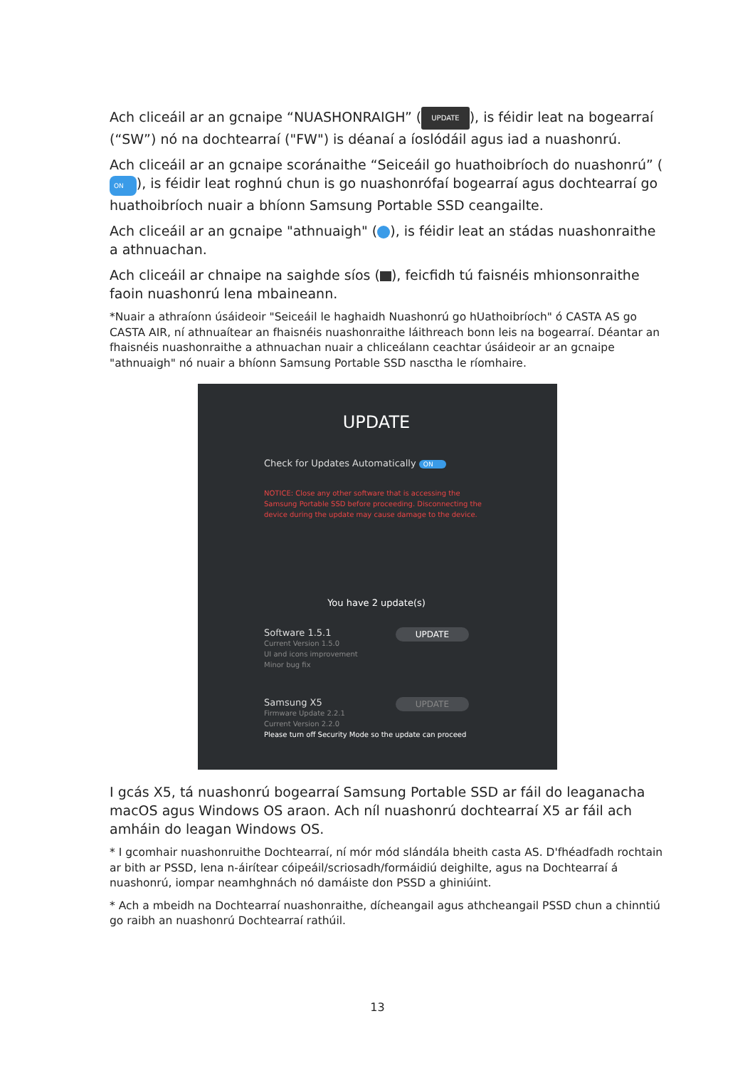Ach cliceáil ar an gcnaipe “NUASHONRAIGH” (UPDATE), is féidir leat na bogearraí (“SW”) nó na dochtearraí ("FW") is déanaí a íoslódáil agus iad a nuashonrú.
Ach cliceáil ar an gcnaipe scoránaithe “Seiceáil go huathoibríoch do nuashonrú” (ON), is féidir leat roghnú chun is go nuashonrófaí bogearraí agus dochtearraí go huathoibríoch nuair a bhíonn Samsung Portable SSD ceangailte.
Ach cliceáil ar an gcnaipe "athnuaigh" ( ), is féidir leat an stádas nuashonraithe a athnuachan.
Ach cliceáil ar chnaipe na saighde síos ( ), feicfidh tú faisnéis mhionsonraithe faoin nuashonrú lena mbaineann.
*Nuair a athraíonn úsáideoir "Seiceáil le haghaidh Nuashonrú go hUathoibríoch" ó CASTA AS go CASTA AIR, ní athnuaítear an fhaisnéis nuashonraithe láithreach bonn leis na bogearraí. Déantar an fhaisnéis nuashonraithe a athnuachan nuair a chliceálann ceachtar úsáideoir ar an gcnaipe "athnuaigh" nó nuair a bhíonn Samsung Portable SSD nasctha le ríomhaire.
UPDATE
Check for Updates Automatically ON
NOTICE: Close any other software that is accessing the Samsung Portable SSD before proceeding. Disconnecting the device during the update may cause damage to the device.
You have 2 update(s)
UPDATE Software 1.5.1
Current Version 1.5.0
UI and icons improvement
Minor bug fix
UPDATE Samsung X5
Firmware Update 2.2.1
Current Version 2.2.0
Please turn off Security Mode so the update can proceed
I gcás X5, tá nuashonrú bogearraí Samsung Portable SSD ar fáil do leaganacha macOS agus Windows OS araon. Ach níl nuashonrú dochtearraí X5 ar fáil ach amháin do leagan Windows OS.
* I gcomhair nuashonruithe Dochtearraí, ní mór mód slándála bheith casta AS. D'fhéadfadh rochtain ar bith ar PSSD, lena n-áirítear cóipeáil/scriosadh/formáidiú deighilte, agus na Dochtearraí á nuashonrú, iompar neamhghnách nó damáiste don PSSD a ghiniúint.
* Ach a mbeidh na Dochtearraí nuashonraithe, dícheangail agus athcheangail PSSD chun a chinntiú go raibh an nuashonrú Dochtearraí rathúil.
13